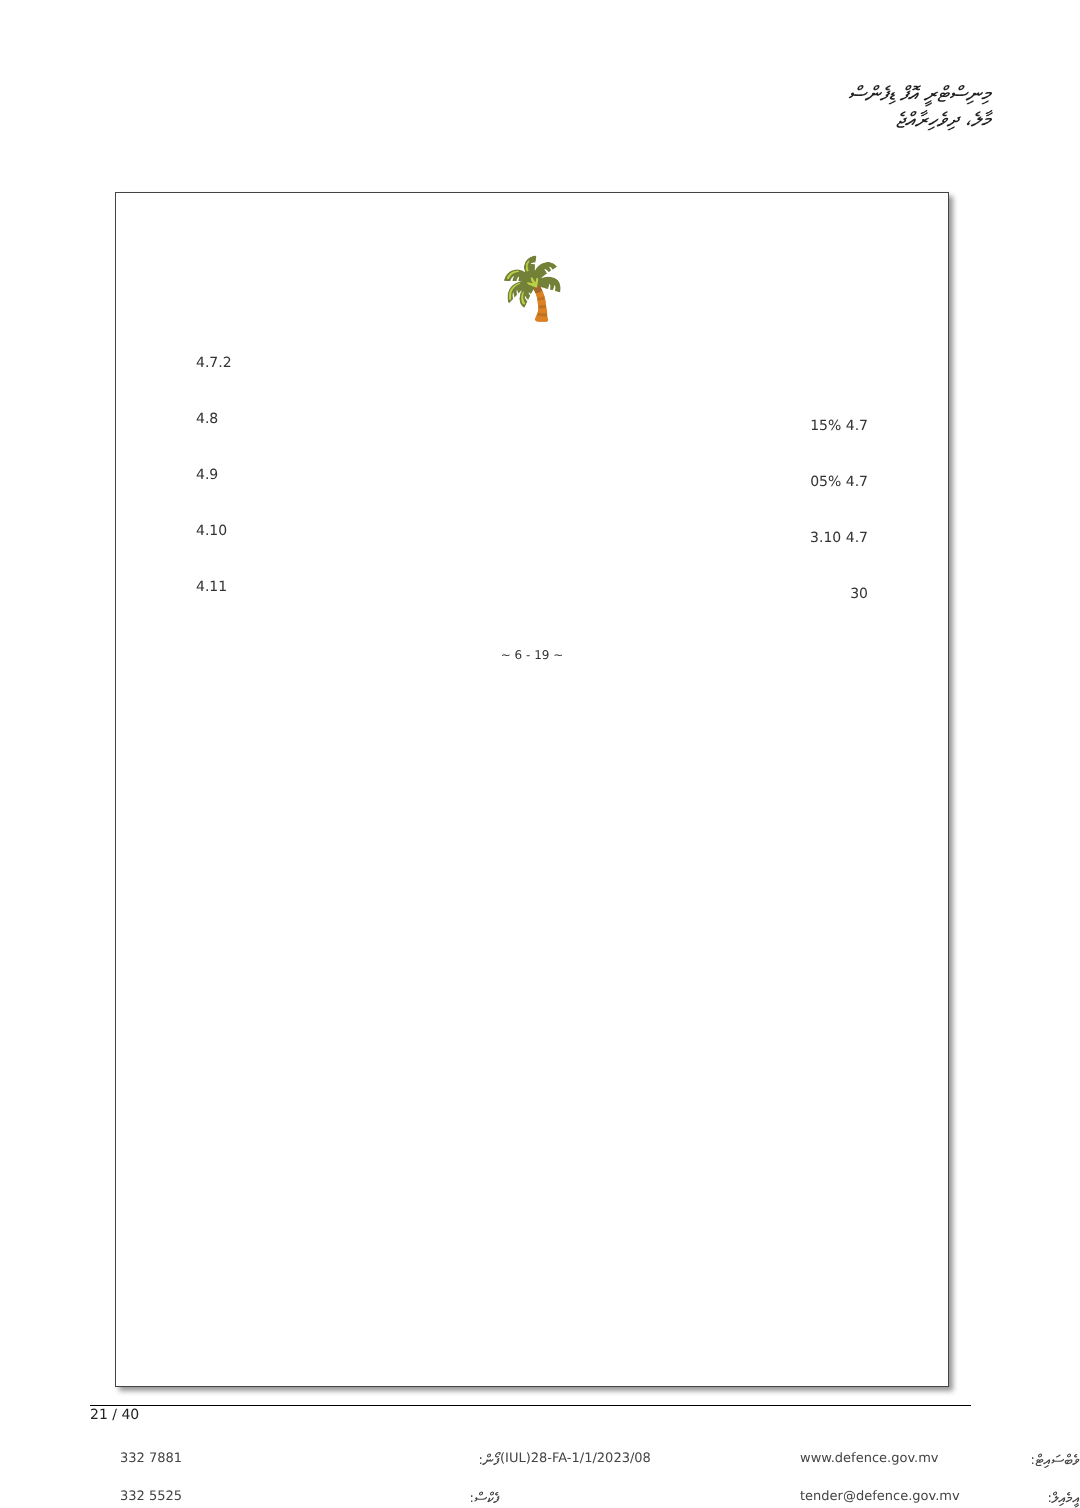މިނިސްޓްރީ އޮފް ޑިފެންސް
މާލެ، ދިވެހިރާއްޖެ
🌴
4.7.2
4.7 15%
4.8
4.7 05%
4.9
4.7 3.10
4.10
30
4.11
~ 6 - 19 ~
21 / 40
332 7881 ފޯން: (IUL)28-FA-1/1/2023/08 www.defence.gov.mv ވެބްސައިޓް: 332 5525 ފެކްސް: tender@defence.gov.mv އީމެއިލް: